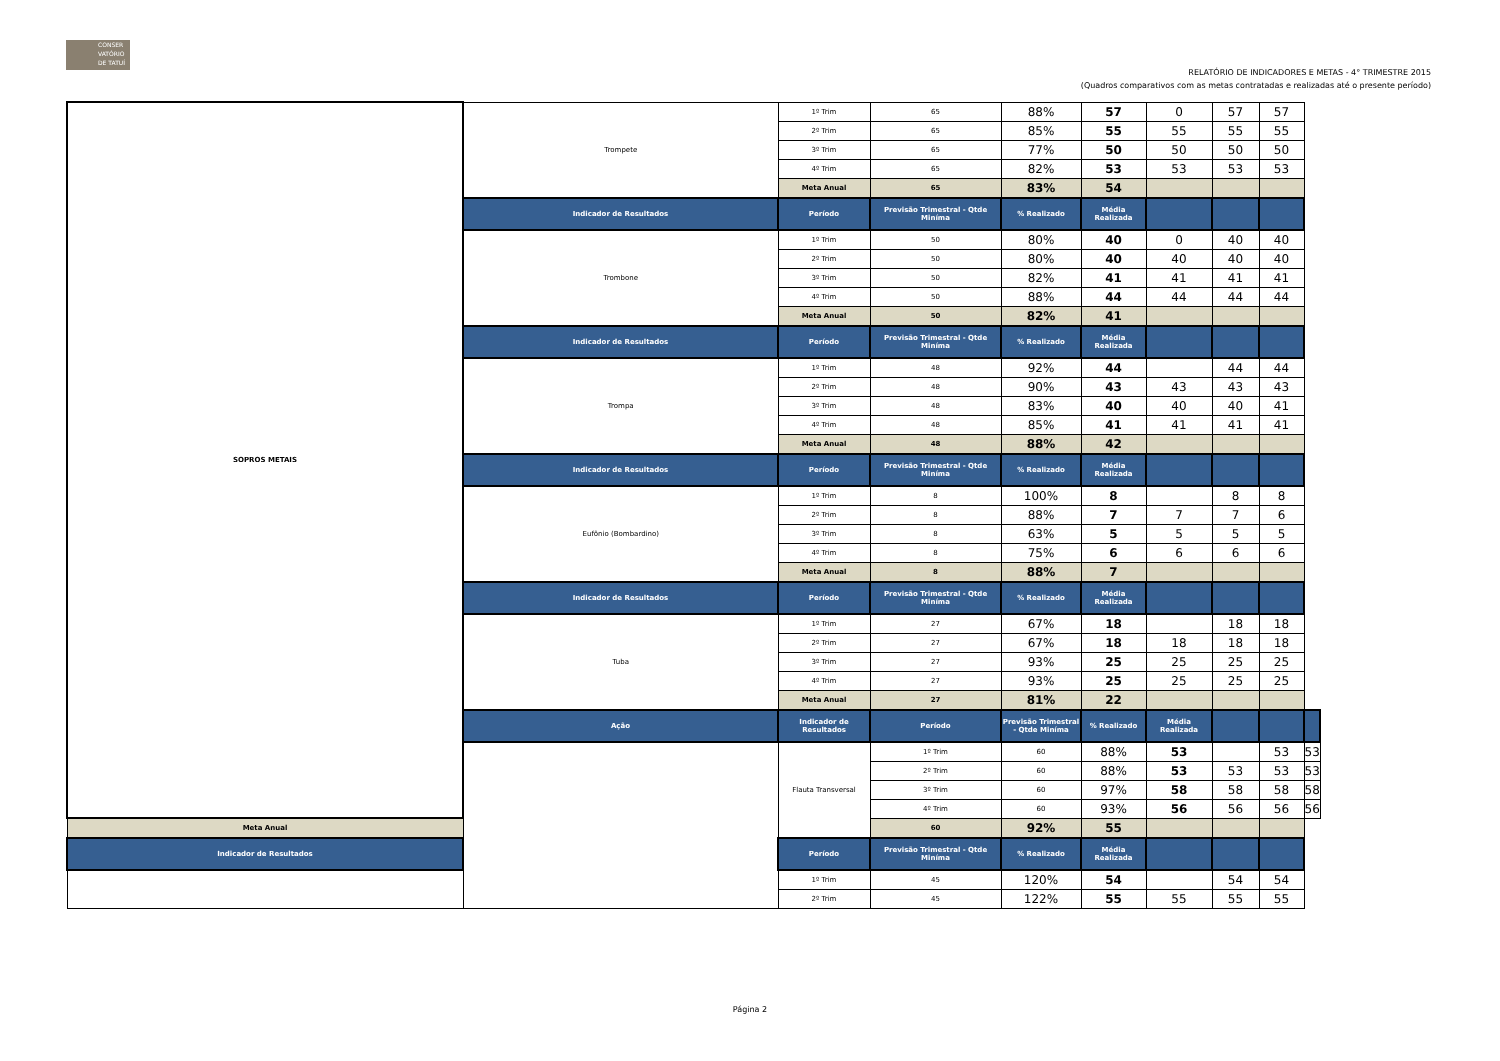CONSER
VATÓRIO
DE TATUÍ
RELATÓRIO DE INDICADORES E METAS - 4° TRIMESTRE 2015
(Quadros comparativos com as metas contratadas e realizadas até o presente período)
| SOPROS METAIS | Trompete | 1º Trim | 65 | 88% | 57 | 0 | 57 | 57 | |
| | | 2º Trim | 65 | 85% | 55 | 55 | 55 | 55 | |
| | | 3º Trim | 65 | 77% | 50 | 50 | 50 | 50 | |
| | | 4º Trim | 65 | 82% | 53 | 53 | 53 | 53 | |
| | | Meta Anual | 65 | 83% | 54 | | | | |
| | Indicador de Resultados | Período | Previsão Trimestral - Qtde Miníma | % Realizado | Média Realizada | | | | |
| | Trombone | 1º Trim | 50 | 80% | 40 | 0 | 40 | 40 | |
| | | 2º Trim | 50 | 80% | 40 | 40 | 40 | 40 | |
| | | 3º Trim | 50 | 82% | 41 | 41 | 41 | 41 | |
| | | 4º Trim | 50 | 88% | 44 | 44 | 44 | 44 | |
| | | Meta Anual | 50 | 82% | 41 | | | | |
| | Indicador de Resultados | Período | Previsão Trimestral - Qtde Miníma | % Realizado | Média Realizada | | | | |
| | Trompa | 1º Trim | 48 | 92% | 44 | | 44 | 44 | |
| | | 2º Trim | 48 | 90% | 43 | 43 | 43 | 43 | |
| | | 3º Trim | 48 | 83% | 40 | 40 | 40 | 41 | |
| | | 4º Trim | 48 | 85% | 41 | 41 | 41 | 41 | |
| | | Meta Anual | 48 | 88% | 42 | | | | |
| | Indicador de Resultados | Período | Previsão Trimestral - Qtde Miníma | % Realizado | Média Realizada | | | | |
| | Eufônio (Bombardino) | 1º Trim | 8 | 100% | 8 | | 8 | 8 | |
| | | 2º Trim | 8 | 88% | 7 | 7 | 7 | 6 | |
| | | 3º Trim | 8 | 63% | 5 | 5 | 5 | 5 | |
| | | 4º Trim | 8 | 75% | 6 | 6 | 6 | 6 | |
| | | Meta Anual | 8 | 88% | 7 | | | | |
| | Indicador de Resultados | Período | Previsão Trimestral - Qtde Miníma | % Realizado | Média Realizada | | | | |
| | Tuba | 1º Trim | 27 | 67% | 18 | | 18 | 18 | |
| | | 2º Trim | 27 | 67% | 18 | 18 | 18 | 18 | |
| | | 3º Trim | 27 | 93% | 25 | 25 | 25 | 25 | |
| | | 4º Trim | 27 | 93% | 25 | 25 | 25 | 25 | |
| | | Meta Anual | 27 | 81% | 22 | | | | |
| | Ação | Indicador de Resultados | Período | Previsão Trimestral - Qtde Miníma | % Realizado | Média Realizada | | | |
| | | Flauta Transversal | 1º Trim | 60 | 88% | 53 | | 53 | 53 |
| | | | 2º Trim | 60 | 88% | 53 | 53 | 53 | 53 |
| | | | 3º Trim | 60 | 97% | 58 | 58 | 58 | 58 |
| | | | 4º Trim | 60 | 93% | 56 | 56 | 56 | 56 |
| Meta Anual | | | 60 | 92% | 55 | | | | |
| Indicador de Resultados | | Período | Previsão Trimestral - Qtde Miníma | % Realizado | Média Realizada | | | | |
| | | 1º Trim | 45 | 120% | 54 | | 54 | 54 | |
| | | 2º Trim | 45 | 122% | 55 | 55 | 55 | 55 | |
Página 2